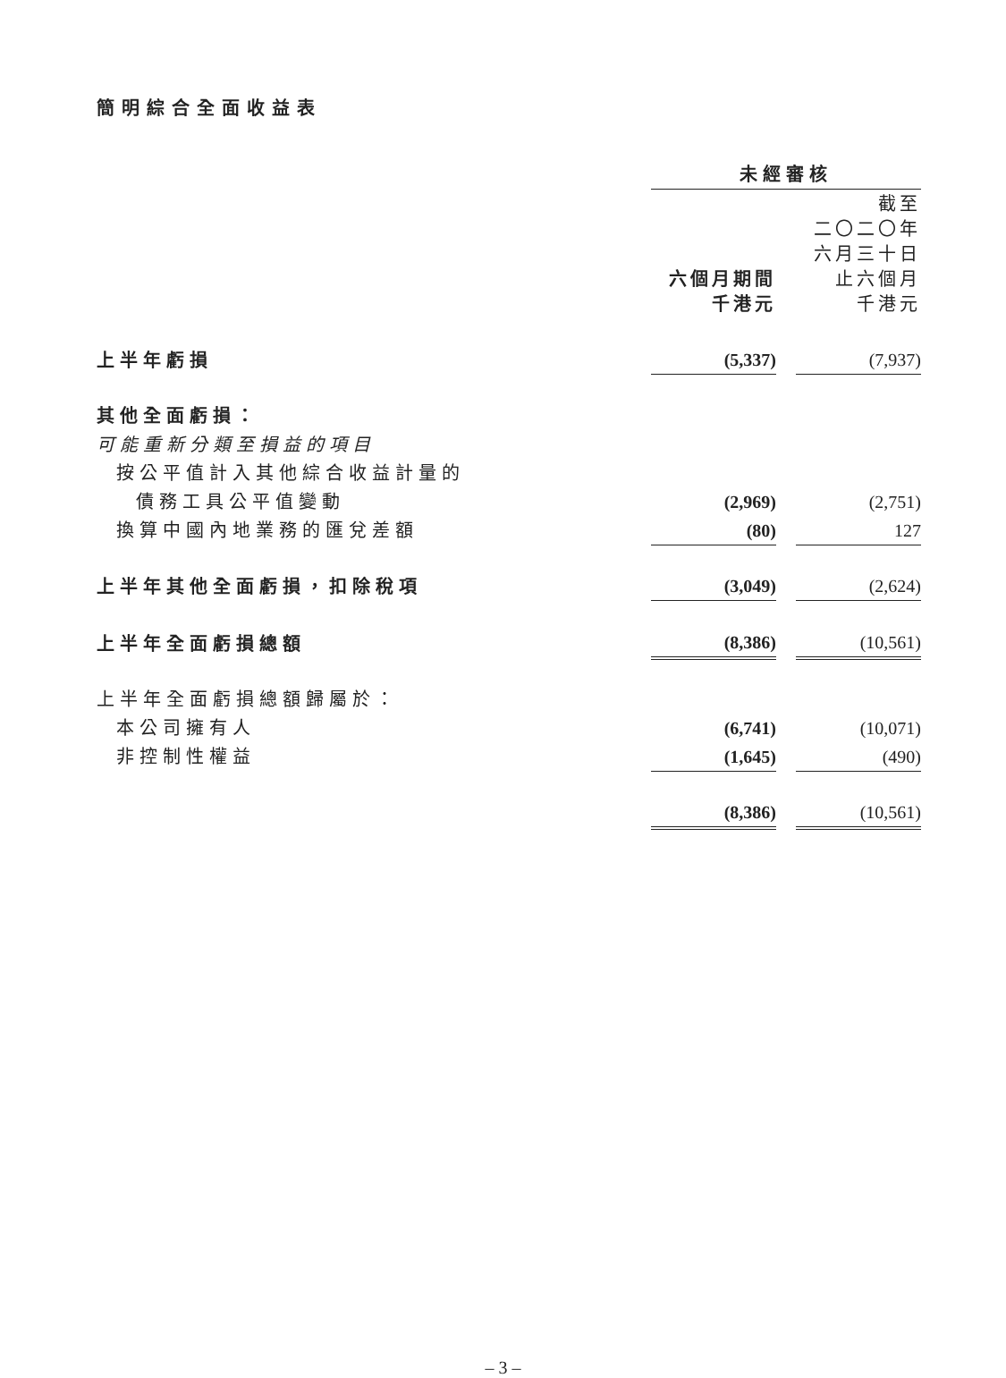簡明綜合全面收益表
| | 未經審核 | | |
| | 六個月期間 千港元 | | 截至 二〇二〇年 六月三十日 止六個月 千港元 |
| 上半年虧損 | (5,337) | | (7,937) |
| 其他全面虧損： | | | |
| 可能重新分類至損益的項目 | | | |
| 按公平值計入其他綜合收益計量的 | | | |
| 債務工具公平值變動 | (2,969) | | (2,751) |
| 換算中國內地業務的匯兌差額 | (80) | | 127 |
| 上半年其他全面虧損，扣除稅項 | (3,049) | | (2,624) |
| 上半年全面虧損總額 | (8,386) | | (10,561) |
| 上半年全面虧損總額歸屬於： | | | |
| 本公司擁有人 | (6,741) | | (10,071) |
| 非控制性權益 | (1,645) | | (490) |
| | (8,386) | | (10,561) |
– 3 –